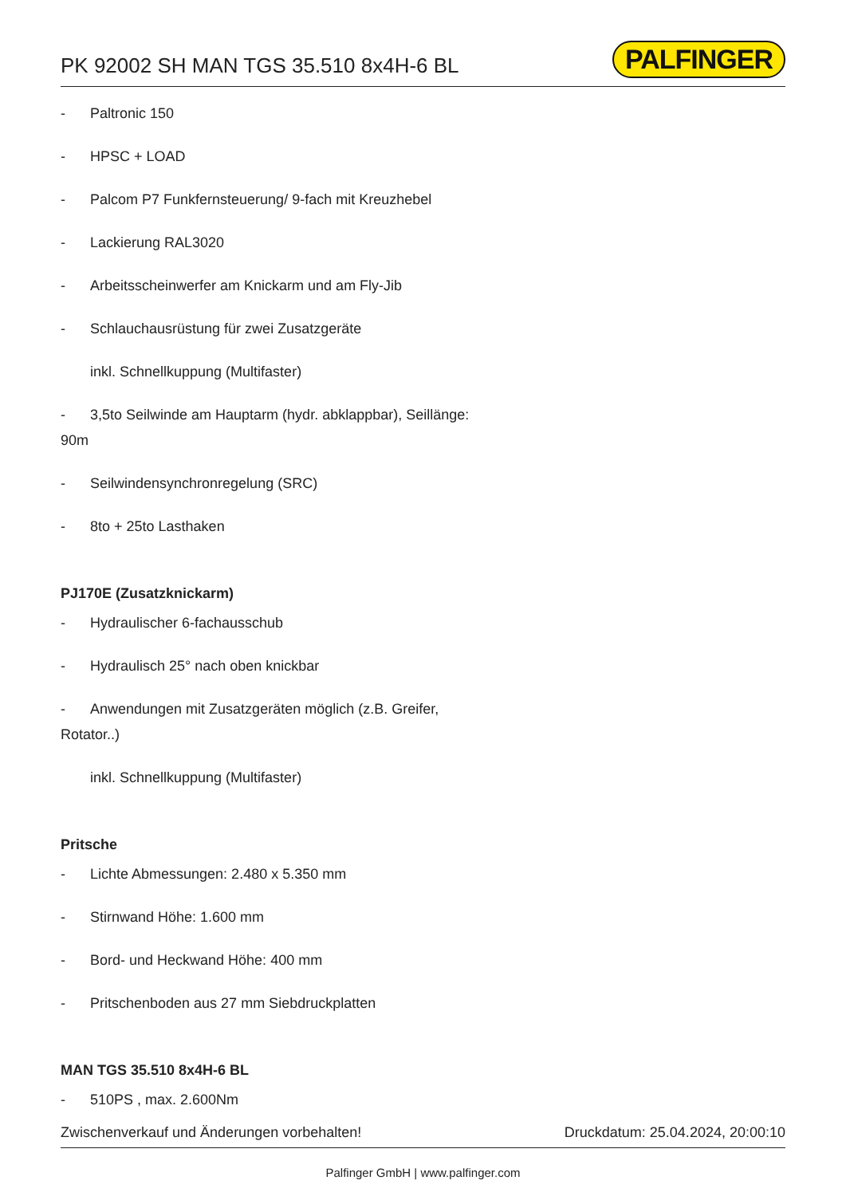PK 92002 SH MAN TGS 35.510 8x4H-6 BL
PALFINGER
- Paltronic 150
- HPSC + LOAD
- Palcom P7 Funkfernsteuerung/ 9-fach mit Kreuzhebel
- Lackierung RAL3020
- Arbeitsscheinwerfer am Knickarm und am Fly-Jib
- Schlauchausrüstung für zwei Zusatzgeräte
inkl. Schnellkuppung (Multifaster)
- 3,5to Seilwinde am Hauptarm (hydr. abklappbar), Seillänge: 90m
- Seilwindensynchronregelung (SRC)
- 8to + 25to Lasthaken
PJ170E (Zusatzknickarm)
- Hydraulischer 6-fachausschub
- Hydraulisch 25° nach oben knickbar
- Anwendungen mit Zusatzgeräten möglich (z.B. Greifer, Rotator..)
inkl. Schnellkuppung (Multifaster)
Pritsche
- Lichte Abmessungen: 2.480 x 5.350 mm
- Stirnwand Höhe: 1.600 mm
- Bord- und Heckwand Höhe: 400 mm
- Pritschenboden aus 27 mm Siebdruckplatten
MAN TGS 35.510 8x4H-6 BL
- 510PS , max. 2.600Nm
Zwischenverkauf und Änderungen vorbehalten! Druckdatum: 25.04.2024, 20:00:10
Palfinger GmbH | www.palfinger.com